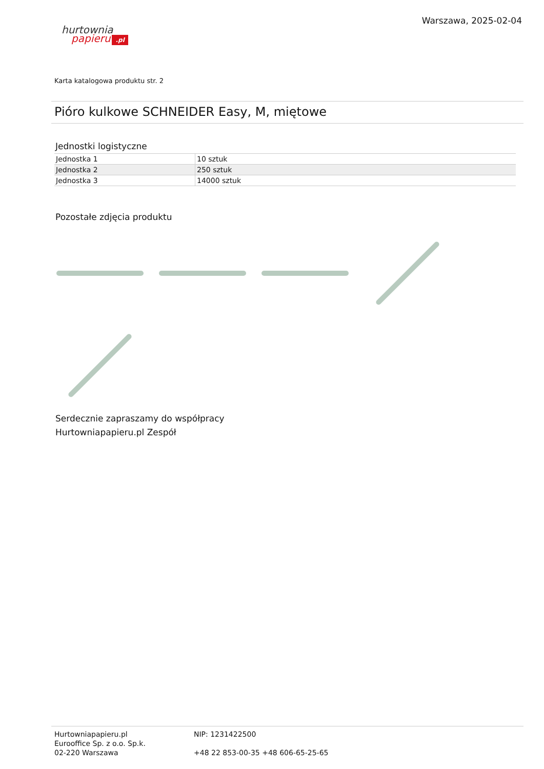hurtownia
papieru.pl
Warszawa, 2025-02-04
Karta katalogowa produktu str. 2
Pióro kulkowe SCHNEIDER Easy, M, miętowe
Jednostki logistyczne
| Jednostka 1 | 10 sztuk |
| Jednostka 2 | 250 sztuk |
| Jednostka 3 | 14000 sztuk |
Pozostałe zdjęcia produktu
Serdecznie zapraszamy do współpracy
Hurtowniapapieru.pl Zespół
Hurtowniapapieru.pl
Eurooffice Sp. z o.o. Sp.k.
02-220 Warszawa
NIP: 1231422500
+48 22 853-00-35 +48 606-65-25-65